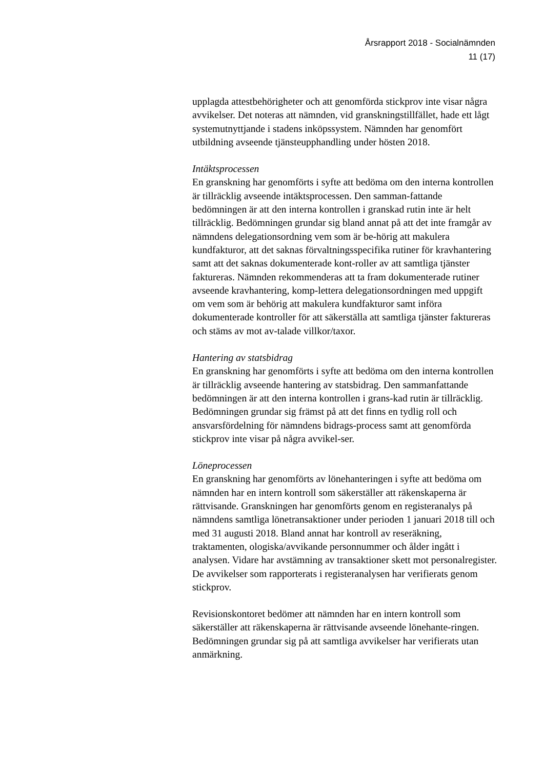Årsrapport 2018 - Socialnämnden
11 (17)
upplagda attestbehörigheter och att genomförda stickprov inte visar några avvikelser. Det noteras att nämnden, vid granskningstillfället, hade ett lågt systemutnyttjande i stadens inköpssystem. Nämnden har genomfört utbildning avseende tjänsteupphandling under hösten 2018.
Intäktsprocessen
En granskning har genomförts i syfte att bedöma om den interna kontrollen är tillräcklig avseende intäktsprocessen. Den samman-fattande bedömningen är att den interna kontrollen i granskad rutin inte är helt tillräcklig. Bedömningen grundar sig bland annat på att det inte framgår av nämndens delegationsordning vem som är be-hörig att makulera kundfakturor, att det saknas förvaltningsspecifika rutiner för kravhantering samt att det saknas dokumenterade kont-roller av att samtliga tjänster faktureras. Nämnden rekommenderas att ta fram dokumenterade rutiner avseende kravhantering, komp-lettera delegationsordningen med uppgift om vem som är behörig att makulera kundfakturor samt införa dokumenterade kontroller för att säkerställa att samtliga tjänster faktureras och stäms av mot av-talade villkor/taxor.
Hantering av statsbidrag
En granskning har genomförts i syfte att bedöma om den interna kontrollen är tillräcklig avseende hantering av statsbidrag. Den sammanfattande bedömningen är att den interna kontrollen i grans-kad rutin är tillräcklig. Bedömningen grundar sig främst på att det finns en tydlig roll och ansvarsfördelning för nämndens bidrags-process samt att genomförda stickprov inte visar på några avvikel-ser.
Löneprocessen
En granskning har genomförts av lönehanteringen i syfte att bedöma om nämnden har en intern kontroll som säkerställer att räkenskaperna är rättvisande. Granskningen har genomförts genom en registeranalys på nämndens samtliga lönetransaktioner under perioden 1 januari 2018 till och med 31 augusti 2018. Bland annat har kontroll av reseräkning, traktamenten, ologiska/avvikande personnummer och ålder ingått i analysen. Vidare har avstämning av transaktioner skett mot personalregister. De avvikelser som rapporterats i registeranalysen har verifierats genom stickprov.
Revisionskontoret bedömer att nämnden har en intern kontroll som säkerställer att räkenskaperna är rättvisande avseende lönehante-ringen. Bedömningen grundar sig på att samtliga avvikelser har verifierats utan anmärkning.